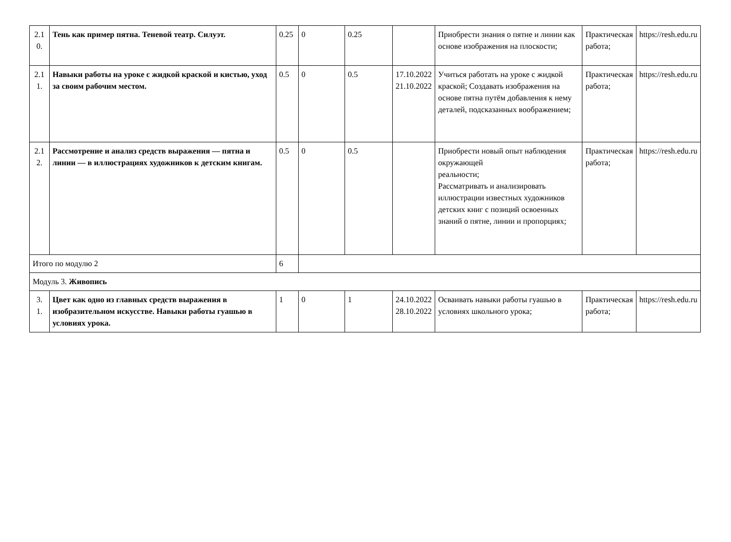| 2.1 0. | Тень как пример пятна. Теневой театр. Силуэт. | 0.25 | 0 | 0.25 | | Приобрести знания о пятне и линии как основе изображения на плоскости; | Практическая работа; | https://resh.edu.ru |
| 2.1 1. | Навыки работы на уроке с жидкой краской и кистью, уход за своим рабочим местом. | 0.5 | 0 | 0.5 | 17.10.2022 21.10.2022 | Учиться работать на уроке с жидкой краской; Создавать изображения на основе пятна путём добавления к нему деталей, подсказанных воображением; | Практическая работа; | https://resh.edu.ru |
| 2.1 2. | Рассмотрение и анализ средств выражения — пятна и линии — в иллюстрациях художников к детским книгам. | 0.5 | 0 | 0.5 | | Приобрести новый опыт наблюдения окружающей реальности; Рассматривать и анализировать иллюстрации известных художников детских книг с позиций освоенных знаний о пятне, линии и пропорциях; | Практическая работа; | https://resh.edu.ru |
| Итого по модулю 2 | | 6 | | | | | | |
| Модуль 3. Живопись | | | | | | | | |
| 3. 1. | Цвет как одно из главных средств выражения в изобразительном искусстве. Навыки работы гуашью в условиях урока. | 1 | 0 | 1 | 24.10.2022 28.10.2022 | Осваивать навыки работы гуашью в условиях школьного урока; | Практическая работа; | https://resh.edu.ru |